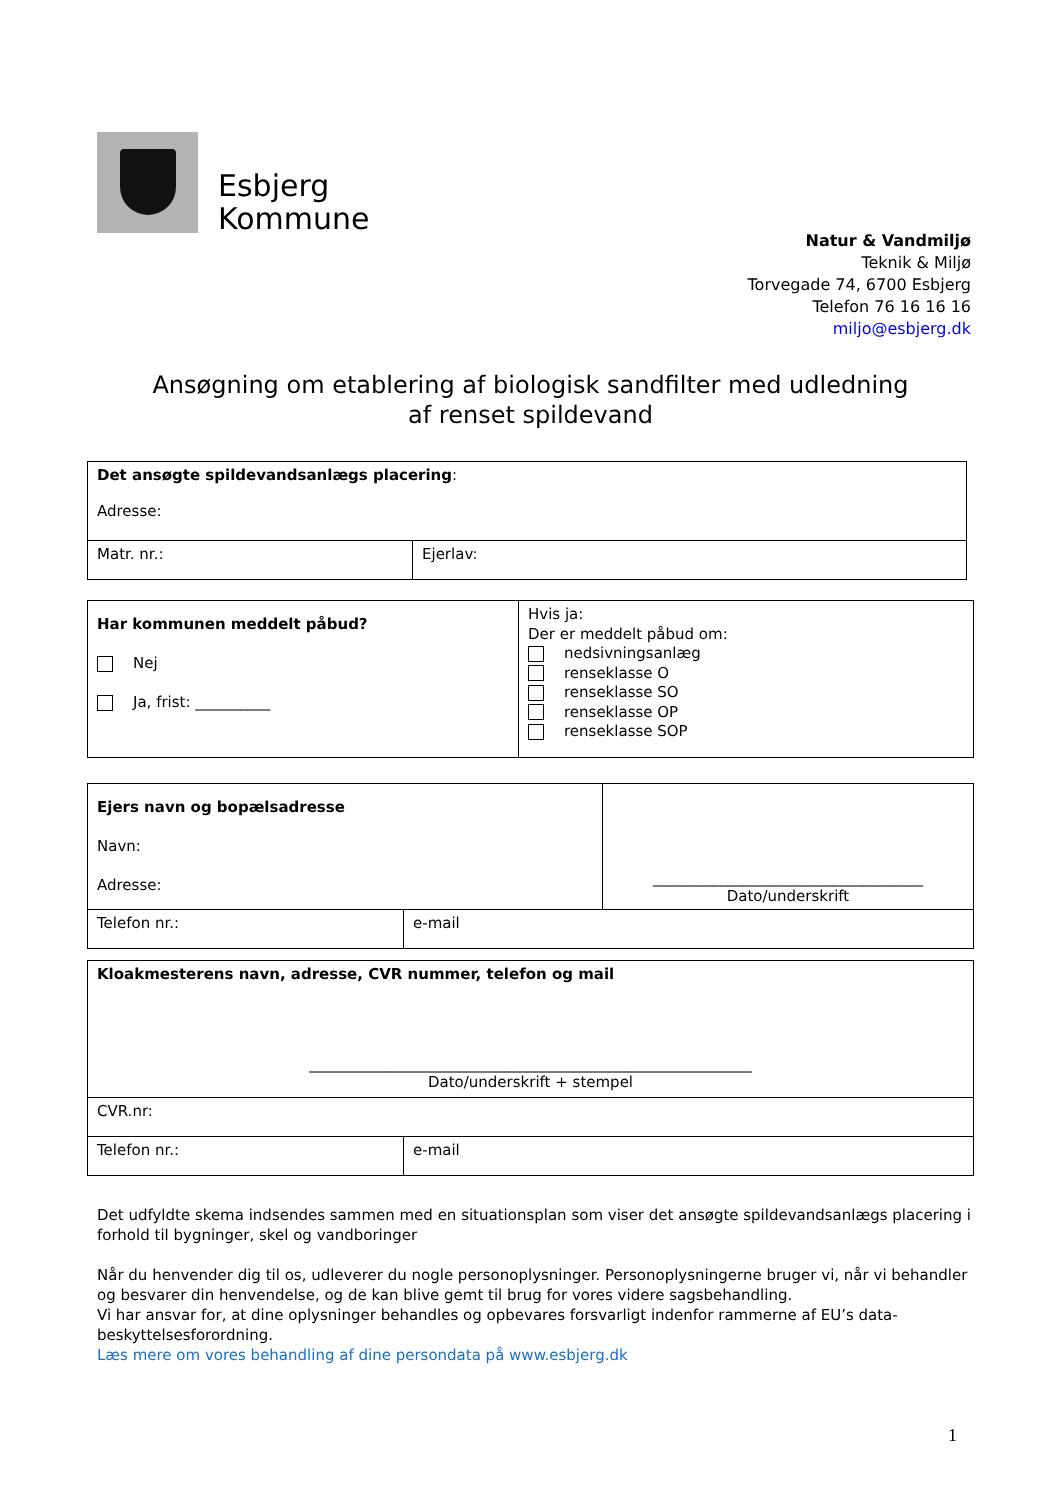Esbjerg
Kommune
Natur & Vandmiljø
Teknik & Miljø
Torvegade 74, 6700 Esbjerg
Telefon 76 16 16 16
miljo@esbjerg.dk
Ansøgning om etablering af biologisk sandfilter med udledning
af renset spildevand
| Det ansøgte spildevandsanlægs placering : Adresse: | |
| Matr. nr.: | Ejerlav: |
| Har kommunen meddelt påbud? Nej Ja, frist: __________ | Hvis ja: Der er meddelt påbud om: nedsivningsanlæg renseklasse O renseklasse SO renseklasse OP renseklasse SOP |
| Ejers navn og bopælsadresse Navn: Adresse: | | ____________________________________ Dato/underskrift |
| Telefon nr.: | e-mail | |
| Kloakmesterens navn, adresse, CVR nummer, telefon og mail ___________________________________________________________ Dato/underskrift + stempel | |
| CVR.nr: | |
| Telefon nr.: | e-mail |
Det udfyldte skema indsendes sammen med en situationsplan som viser det ansøgte spildevandsanlægs placering i forhold til bygninger, skel og vandboringer
Når du henvender dig til os, udleverer du nogle personoplysninger. Personoplysningerne bruger vi, når vi behandler og besvarer din henvendelse, og de kan blive gemt til brug for vores videre sagsbehandling.
Vi har ansvar for, at dine oplysninger behandles og opbevares forsvarligt indenfor rammerne af EU’s data-beskyttelsesforordning.
Læs mere om vores behandling af dine persondata på www.esbjerg.dk
1